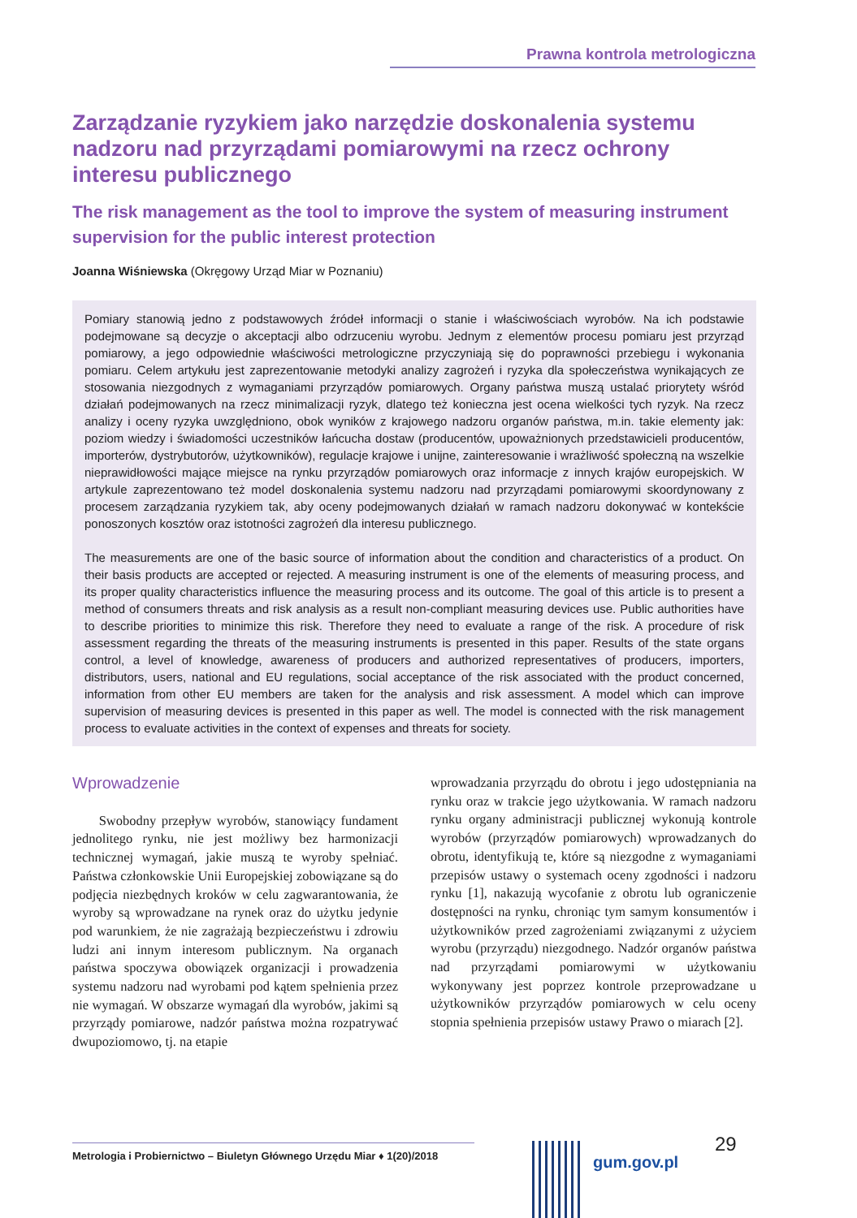Prawna kontrola metrologiczna
Zarządzanie ryzykiem jako narzędzie doskonalenia systemu nadzoru nad przyrządami pomiarowymi na rzecz ochrony interesu publicznego
The risk management as the tool to improve the system of measuring instrument supervision for the public interest protection
Joanna Wiśniewska (Okręgowy Urząd Miar w Poznaniu)
Pomiary stanowią jedno z podstawowych źródeł informacji o stanie i właściwościach wyrobów. Na ich podstawie podejmowane są decyzje o akceptacji albo odrzuceniu wyrobu. Jednym z elementów procesu pomiaru jest przyrząd pomiarowy, a jego odpowiednie właściwości metrologiczne przyczyniają się do poprawności przebiegu i wykonania pomiaru. Celem artykułu jest zaprezentowanie metodyki analizy zagrożeń i ryzyka dla społeczeństwa wynikających ze stosowania niezgodnych z wymaganiami przyrządów pomiarowych. Organy państwa muszą ustalać priorytety wśród działań podejmowanych na rzecz minimalizacji ryzyk, dlatego też konieczna jest ocena wielkości tych ryzyk. Na rzecz analizy i oceny ryzyka uwzględniono, obok wyników z krajowego nadzoru organów państwa, m.in. takie elementy jak: poziom wiedzy i świadomości uczestników łańcucha dostaw (producentów, upoważnionych przedstawicieli producentów, importerów, dystrybutorów, użytkowników), regulacje krajowe i unijne, zainteresowanie i wrażliwość społeczną na wszelkie nieprawidłowości mające miejsce na rynku przyrządów pomiarowych oraz informacje z innych krajów europejskich. W artykule zaprezentowano też model doskonalenia systemu nadzoru nad przyrządami pomiarowymi skoordynowany z procesem zarządzania ryzykiem tak, aby oceny podejmowanych działań w ramach nadzoru dokonywać w kontekście ponoszonych kosztów oraz istotności zagrożeń dla interesu publicznego.
The measurements are one of the basic source of information about the condition and characteristics of a product. On their basis products are accepted or rejected. A measuring instrument is one of the elements of measuring process, and its proper quality characteristics influence the measuring process and its outcome. The goal of this article is to present a method of consumers threats and risk analysis as a result non-compliant measuring devices use. Public authorities have to describe priorities to minimize this risk. Therefore they need to evaluate a range of the risk. A procedure of risk assessment regarding the threats of the measuring instruments is presented in this paper. Results of the state organs control, a level of knowledge, awareness of producers and authorized representatives of producers, importers, distributors, users, national and EU regulations, social acceptance of the risk associated with the product concerned, information from other EU members are taken for the analysis and risk assessment. A model which can improve supervision of measuring devices is presented in this paper as well. The model is connected with the risk management process to evaluate activities in the context of expenses and threats for society.
Wprowadzenie
Swobodny przepływ wyrobów, stanowiący fundament jednolitego rynku, nie jest możliwy bez harmonizacji technicznej wymagań, jakie muszą te wyroby spełniać. Państwa członkowskie Unii Europejskiej zobowiązane są do podjęcia niezbędnych kroków w celu zagwarantowania, że wyroby są wprowadzane na rynek oraz do użytku jedynie pod warunkiem, że nie zagrażają bezpieczeństwu i zdrowiu ludzi ani innym interesom publicznym. Na organach państwa spoczywa obowiązek organizacji i prowadzenia systemu nadzoru nad wyrobami pod kątem spełnienia przez nie wymagań. W obszarze wymagań dla wyrobów, jakimi są przyrządy pomiarowe, nadzór państwa można rozpatrywać dwupoziomowo, tj. na etapie
wprowadzania przyrządu do obrotu i jego udostępniania na rynku oraz w trakcie jego użytkowania. W ramach nadzoru rynku organy administracji publicznej wykonują kontrole wyrobów (przyrządów pomiarowych) wprowadzanych do obrotu, identyfikują te, które są niezgodne z wymaganiami przepisów ustawy o systemach oceny zgodności i nadzoru rynku [1], nakazują wycofanie z obrotu lub ograniczenie dostępności na rynku, chroniąc tym samym konsumentów i użytkowników przed zagrożeniami związanymi z użyciem wyrobu (przyrządu) niezgodnego. Nadzór organów państwa nad przyrządami pomiarowymi w użytkowaniu wykonywany jest poprzez kontrole przeprowadzane u użytkowników przyrządów pomiarowych w celu oceny stopnia spełnienia przepisów ustawy Prawo o miarach [2].
29
Metrologia i Probiernictwo – Biuletyn Głównego Urzędu Miar ♦ 1(20)/2018
gum.gov.pl